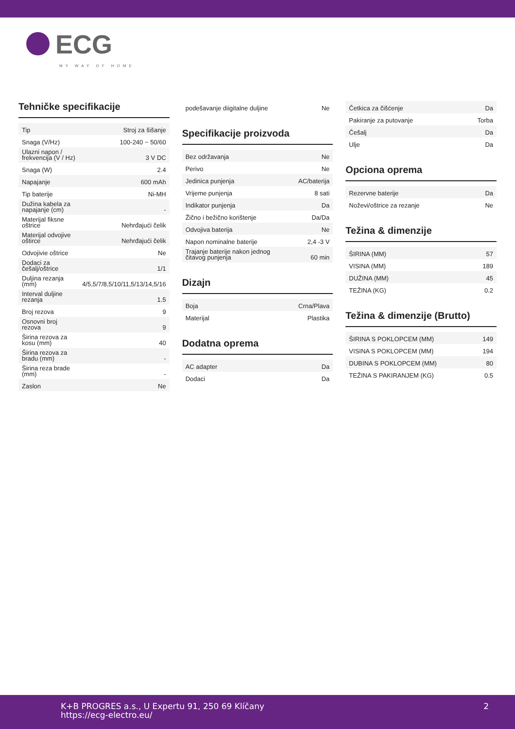ECG
MY WAY OF HOME
Tehničke specifikacije
| Tip | Stroj za šišanje |
| Snaga (V/Hz) | 100-240 ~ 50/60 |
| Ulazni napon / frekvencija (V / Hz) | 3 V DC |
| Snaga (W) | 2.4 |
| Napajanje | 600 mAh |
| Tip baterije | Ni-MH |
| Dužina kabela za napajanje (cm) | - |
| Materijal fiksne oštrice | Nehrđajući čelik |
| Materijal odvojive oštirce | Nehrđajući čelik |
| Odvojivie oštrice | Ne |
| Dodaci za češalj/oštrice | 1/1 |
| Duljina rezanja (mm) | 4/5,5/7/8,5/10/11,5/13/14,5/16 |
| Interval duljine rezanja | 1.5 |
| Broj rezova | 9 |
| Osnovni broj rezova | 9 |
| Širina rezova za kosu (mm) | 40 |
| Širina rezova za bradu (mm) | - |
| Širina reza brade (mm) | - |
| Zaslon | Ne |
| podešavanje diigitalne duljine | Ne |
Specifikacije proizvoda
| Bez održavanja | Ne |
| Perivo | Ne |
| Jedinica punjenja | AC/baterija |
| Vrijeme punjenja | 8 sati |
| Indikator punjenja | Da |
| Žično i bežično korištenje | Da/Da |
| Odvojiva baterija | Ne |
| Napon nominalne baterije | 2,4 -3 V |
| Trajanje baterije nakon jednog čitavog punjenja | 60 min |
Dizajn
| Boja | Crna/Plava |
| Materijal | Plastika |
Dodatna oprema
| AC adapter | Da |
| Dodaci | Da |
| Četkica za čišćenje | Da |
| Pakiranje za putovanje | Torba |
| Češalj | Da |
| Ulje | Da |
Opciona oprema
| Rezervne baterije | Da |
| Noževi/oštrice za rezanje | Ne |
Težina & dimenzije
| ŠIRINA (MM) | 57 |
| VISINA (MM) | 189 |
| DUŽINA (MM) | 45 |
| TEŽINA (KG) | 0.2 |
Težina & dimenzije (Brutto)
| ŠIRINA S POKLOPCEM (MM) | 149 |
| VISINA S POKLOPCEM (MM) | 194 |
| DUBINA S POKLOPCEM (MM) | 80 |
| TEŽINA S PAKIRANJEM (KG) | 0.5 |
K+B PROGRES a.s., U Expertu 91, 250 69 Klíčany
https://ecg-electro.eu/
2